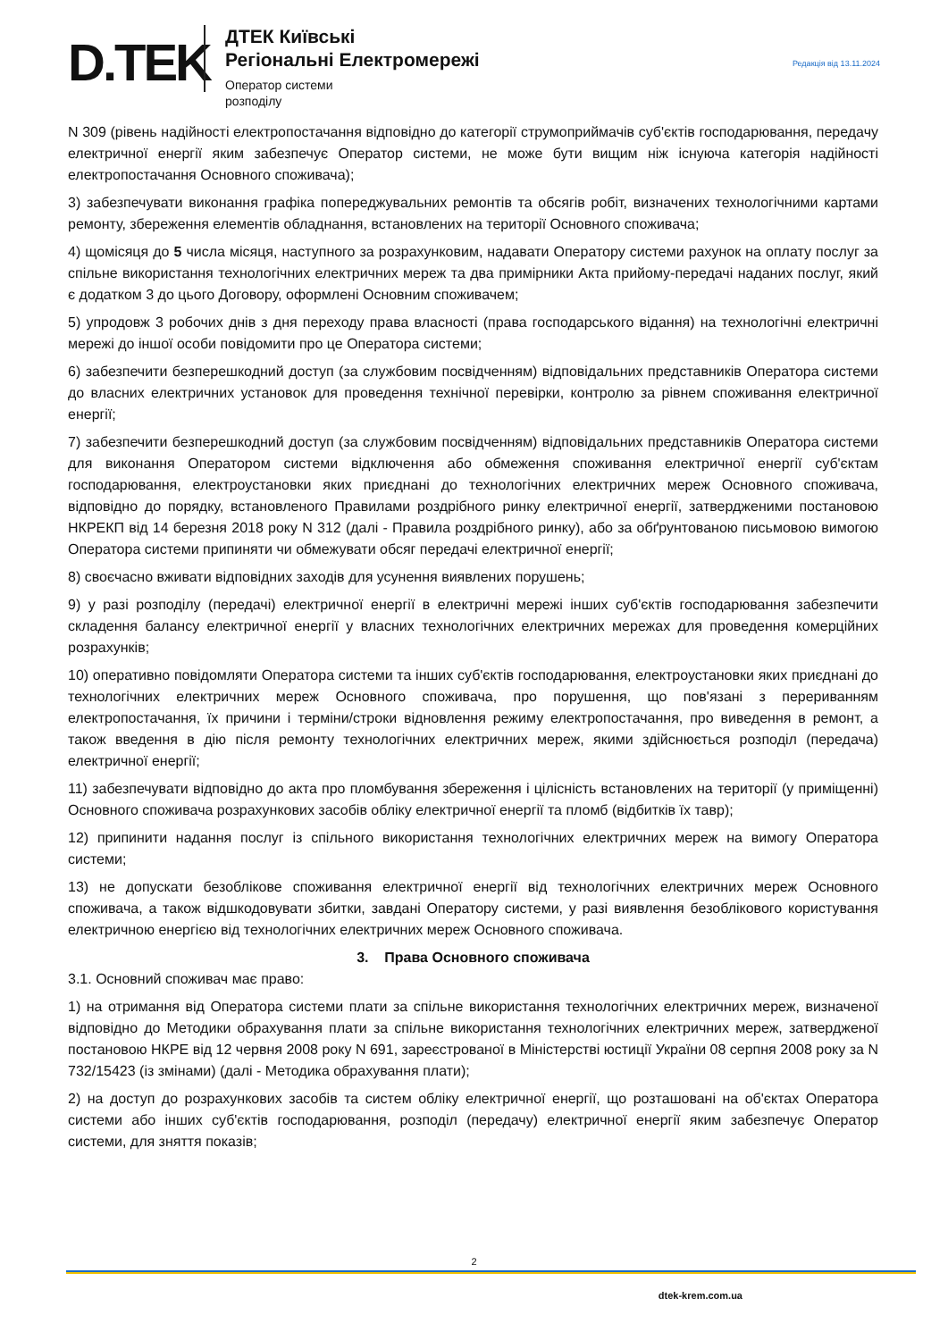D.TEK
ДТЕК Київські
Регіональні Електромережі
Оператор системи
розподілу
Редакція від 13.11.2024
N 309 (рівень надійності електропостачання відповідно до категорії струмоприймачів суб'єктів господарювання, передачу електричної енергії яким забезпечує Оператор системи, не може бути вищим ніж існуюча категорія надійності електропостачання Основного споживача);
3) забезпечувати виконання графіка попереджувальних ремонтів та обсягів робіт, визначених технологічними картами ремонту, збереження елементів обладнання, встановлених на території Основного споживача;
4) щомісяця до 5 числа місяця, наступного за розрахунковим, надавати Оператору системи рахунок на оплату послуг за спільне використання технологічних електричних мереж та два примірники Акта прийому-передачі наданих послуг, який є додатком 3 до цього Договору, оформлені Основним споживачем;
5) упродовж 3 робочих днів з дня переходу права власності (права господарського відання) на технологічні електричні мережі до іншої особи повідомити про це Оператора системи;
6) забезпечити безперешкодний доступ (за службовим посвідченням) відповідальних представників Оператора системи до власних електричних установок для проведення технічної перевірки, контролю за рівнем споживання електричної енергії;
7) забезпечити безперешкодний доступ (за службовим посвідченням) відповідальних представників Оператора системи для виконання Оператором системи відключення або обмеження споживання електричної енергії суб'єктам господарювання, електроустановки яких приєднані до технологічних електричних мереж Основного споживача, відповідно до порядку, встановленого Правилами роздрібного ринку електричної енергії, затвердженими постановою НКРЕКП від 14 березня 2018 року N 312 (далі - Правила роздрібного ринку), або за обґрунтованою письмовою вимогою Оператора системи припиняти чи обмежувати обсяг передачі електричної енергії;
8) своєчасно вживати відповідних заходів для усунення виявлених порушень;
9) у разі розподілу (передачі) електричної енергії в електричні мережі інших суб'єктів господарювання забезпечити складення балансу електричної енергії у власних технологічних електричних мережах для проведення комерційних розрахунків;
10) оперативно повідомляти Оператора системи та інших суб'єктів господарювання, електроустановки яких приєднані до технологічних електричних мереж Основного споживача, про порушення, що пов'язані з перериванням електропостачання, їх причини і терміни/строки відновлення режиму електропостачання, про виведення в ремонт, а також введення в дію після ремонту технологічних електричних мереж, якими здійснюється розподіл (передача) електричної енергії;
11) забезпечувати відповідно до акта про пломбування збереження і цілісність встановлених на території (у приміщенні) Основного споживача розрахункових засобів обліку електричної енергії та пломб (відбитків їх тавр);
12) припинити надання послуг із спільного використання технологічних електричних мереж на вимогу Оператора системи;
13) не допускати безоблікове споживання електричної енергії від технологічних електричних мереж Основного споживача, а також відшкодовувати збитки, завдані Оператору системи, у разі виявлення безоблікового користування електричною енергією від технологічних електричних мереж Основного споживача.
3. Права Основного споживача
3.1. Основний споживач має право:
1) на отримання від Оператора системи плати за спільне використання технологічних електричних мереж, визначеної відповідно до Методики обрахування плати за спільне використання технологічних електричних мереж, затвердженої постановою НКРЕ від 12 червня 2008 року N 691, зареєстрованої в Міністерстві юстиції України 08 серпня 2008 року за N 732/15423 (із змінами) (далі - Методика обрахування плати);
2) на доступ до розрахункових засобів та систем обліку електричної енергії, що розташовані на об'єктах Оператора системи або інших суб'єктів господарювання, розподіл (передачу) електричної енергії яким забезпечує Оператор системи, для зняття показів;
2
dtek-krem.com.ua